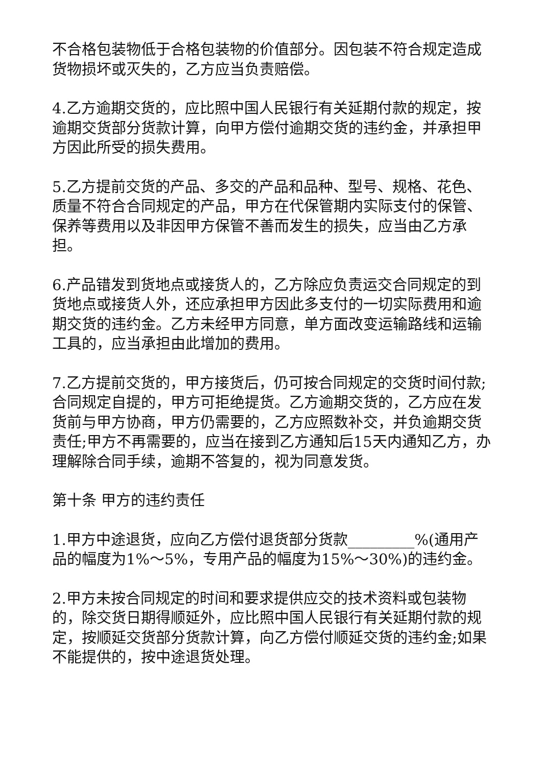不合格包装物低于合格包装物的价值部分。因包装不符合规定造成货物损坏或灭失的，乙方应当负责赔偿。
4.乙方逾期交货的，应比照中国人民银行有关延期付款的规定，按逾期交货部分货款计算，向甲方偿付逾期交货的违约金，并承担甲方因此所受的损失费用。
5.乙方提前交货的产品、多交的产品和品种、型号、规格、花色、质量不符合合同规定的产品，甲方在代保管期内实际支付的保管、保养等费用以及非因甲方保管不善而发生的损失，应当由乙方承担。
6.产品错发到货地点或接货人的，乙方除应负责运交合同规定的到货地点或接货人外，还应承担甲方因此多支付的一切实际费用和逾期交货的违约金。乙方未经甲方同意，单方面改变运输路线和运输工具的，应当承担由此增加的费用。
7.乙方提前交货的，甲方接货后，仍可按合同规定的交货时间付款;合同规定自提的，甲方可拒绝提货。乙方逾期交货的，乙方应在发货前与甲方协商，甲方仍需要的，乙方应照数补交，并负逾期交货责任;甲方不再需要的，应当在接到乙方通知后15天内通知乙方，办理解除合同手续，逾期不答复的，视为同意发货。
第十条 甲方的违约责任
1.甲方中途退货，应向乙方偿付退货部分货款_________%(通用产品的幅度为1%～5%，专用产品的幅度为15%～30%)的违约金。
2.甲方未按合同规定的时间和要求提供应交的技术资料或包装物的，除交货日期得顺延外，应比照中国人民银行有关延期付款的规定，按顺延交货部分货款计算，向乙方偿付顺延交货的违约金;如果不能提供的，按中途退货处理。